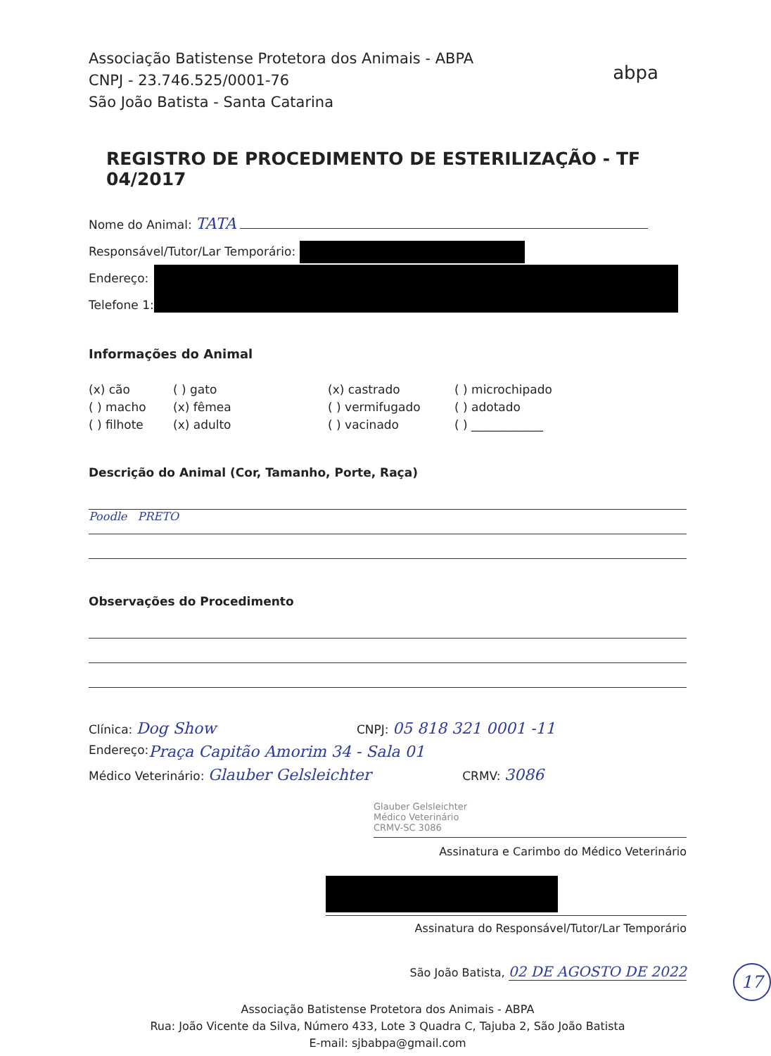Associação Batistense Protetora dos Animais - ABPA
CNPJ - 23.746.525/0001-76
São João Batista - Santa Catarina
abpa
REGISTRO DE PROCEDIMENTO DE ESTERILIZAÇÃO - TF 04/2017
Nome do Animal: TATA
Responsável/Tutor/Lar Temporário:
Endereço:
Telefone 1:
Informações do Animal
(x) cão
( ) gato
(x) castrado
( ) microchipado
( ) macho
(x) fêmea
( ) vermifugado
( ) adotado
( ) filhote
(x) adulto
( ) vacinado
( ) ____________
Descrição do Animal (Cor, Tamanho, Porte, Raça)
Poodle PRETO
Observações do Procedimento
Clínica: Dog Show CNPJ: 05 818 321 0001 -11
Endereço: Praça Capitão Amorim 34 - Sala 01
Médico Veterinário: Glauber Gelsleichter CRMV: 3086
Glauber Gelsleichter
Médico Veterinário
CRMV-SC 3086
Assinatura e Carimbo do Médico Veterinário
Assinatura do Responsável/Tutor/Lar Temporário
São João Batista, 02 DE AGOSTO DE 2022
Associação Batistense Protetora dos Animais - ABPA
Rua: João Vicente da Silva, Número 433, Lote 3 Quadra C, Tajuba 2, São João Batista
E-mail: sjbabpa@gmail.com
17